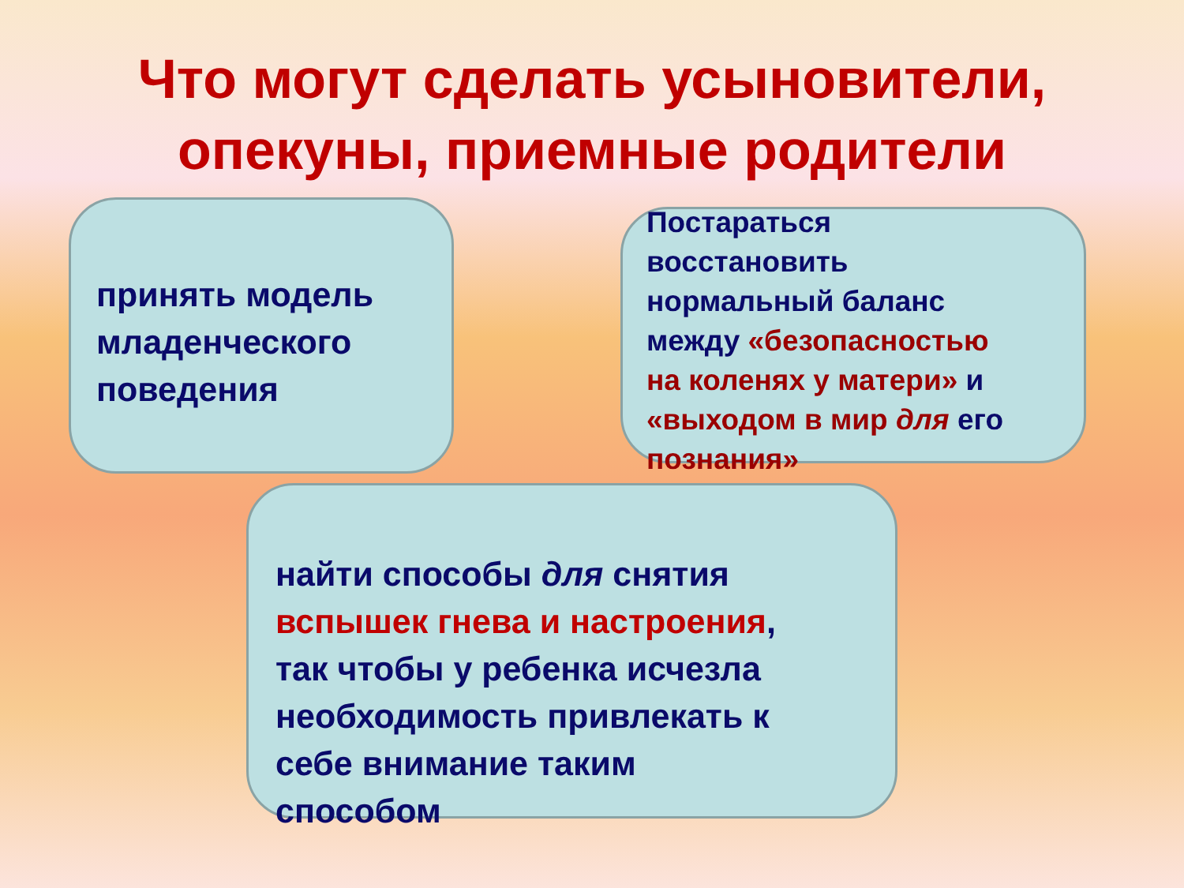Что могут сделать усыновители,
опекуны, приемные родители
принять модель
младенческого
поведения
Постараться
восстановить
нормальный баланс
между «безопасностью
на коленях у матери» и
«выходом в мир для его
познания»
найти способы для снятия
вспышек гнева и настроения,
так чтобы у ребенка исчезла
необходимость привлекать к
себе внимание таким
способом